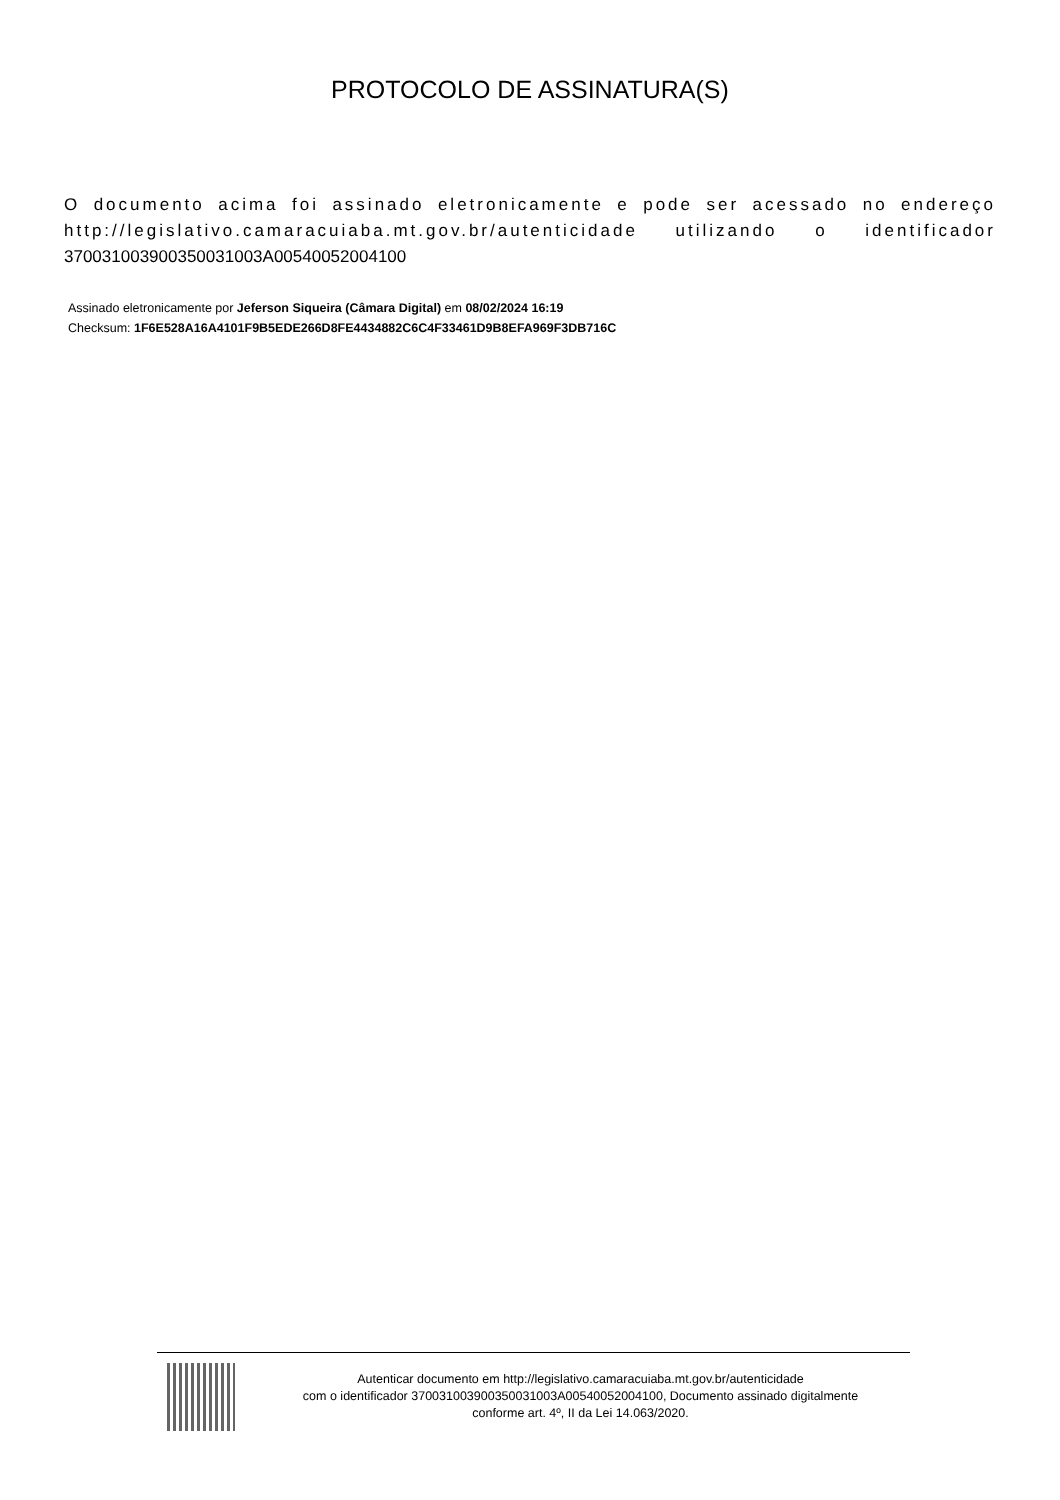PROTOCOLO DE ASSINATURA(S)
O documento acima foi assinado eletronicamente e pode ser acessado no endereço http://legislativo.camaracuiaba.mt.gov.br/autenticidade utilizando o identificador 370031003900350031003A00540052004100
Assinado eletronicamente por Jeferson Siqueira (Câmara Digital) em 08/02/2024 16:19
Checksum: 1F6E528A16A4101F9B5EDE266D8FE4434882C6C4F33461D9B8EFA969F3DB716C
Autenticar documento em http://legislativo.camaracuiaba.mt.gov.br/autenticidade
com o identificador 370031003900350031003A00540052004100, Documento assinado digitalmente
conforme art. 4º, II da Lei 14.063/2020.